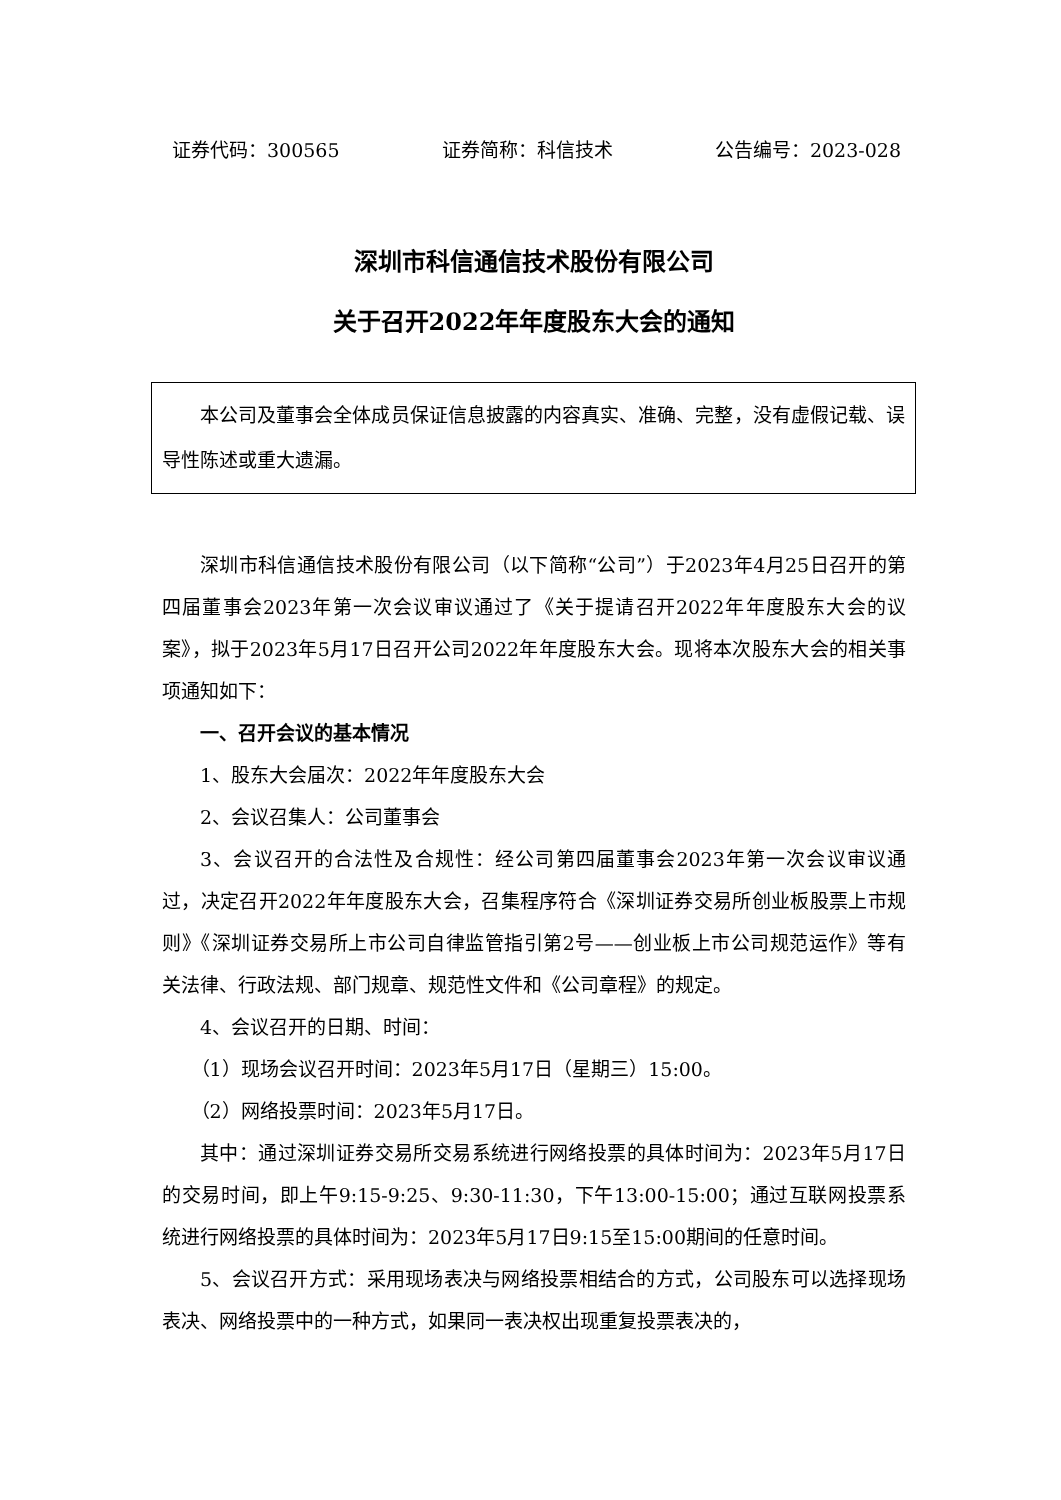证券代码：300565 证券简称：科信技术 公告编号：2023-028
深圳市科信通信技术股份有限公司
关于召开2022年年度股东大会的通知
本公司及董事会全体成员保证信息披露的内容真实、准确、完整，没有虚假记载、误导性陈述或重大遗漏。
深圳市科信通信技术股份有限公司（以下简称“公司”）于2023年4月25日召开的第四届董事会2023年第一次会议审议通过了《关于提请召开2022年年度股东大会的议案》，拟于2023年5月17日召开公司2022年年度股东大会。现将本次股东大会的相关事项通知如下：
一、召开会议的基本情况
1、股东大会届次：2022年年度股东大会
2、会议召集人：公司董事会
3、会议召开的合法性及合规性：经公司第四届董事会2023年第一次会议审议通过，决定召开2022年年度股东大会，召集程序符合《深圳证券交易所创业板股票上市规则》《深圳证券交易所上市公司自律监管指引第2号——创业板上市公司规范运作》等有关法律、行政法规、部门规章、规范性文件和《公司章程》的规定。
4、会议召开的日期、时间：
（1）现场会议召开时间：2023年5月17日（星期三）15:00。
（2）网络投票时间：2023年5月17日。
其中：通过深圳证券交易所交易系统进行网络投票的具体时间为：2023年5月17日的交易时间，即上午9:15-9:25、9:30-11:30，下午13:00-15:00；通过互联网投票系统进行网络投票的具体时间为：2023年5月17日9:15至15:00期间的任意时间。
5、会议召开方式：采用现场表决与网络投票相结合的方式，公司股东可以选择现场表决、网络投票中的一种方式，如果同一表决权出现重复投票表决的，